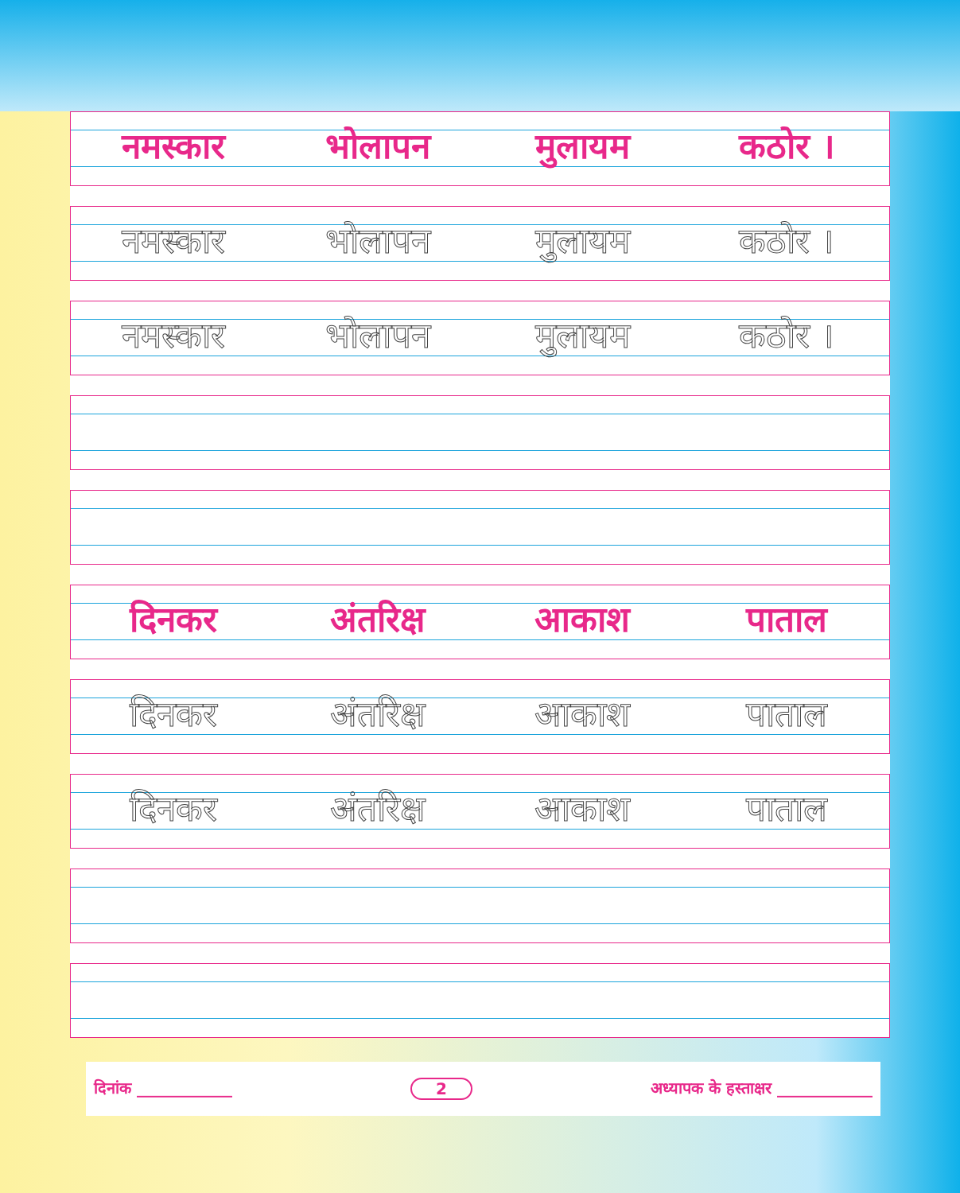नमस्कार भोलापन मुलायम कठोर ।
नमस्कार भोलापन मुलायम कठोर ।
नमस्कार भोलापन मुलायम कठोर ।
दिनकर अंतरिक्ष आकाश पाताल
दिनकर अंतरिक्ष आकाश पाताल
दिनकर अंतरिक्ष आकाश पाताल
दिनांक ____________ 2 अध्यापक के हस्ताक्षर ____________